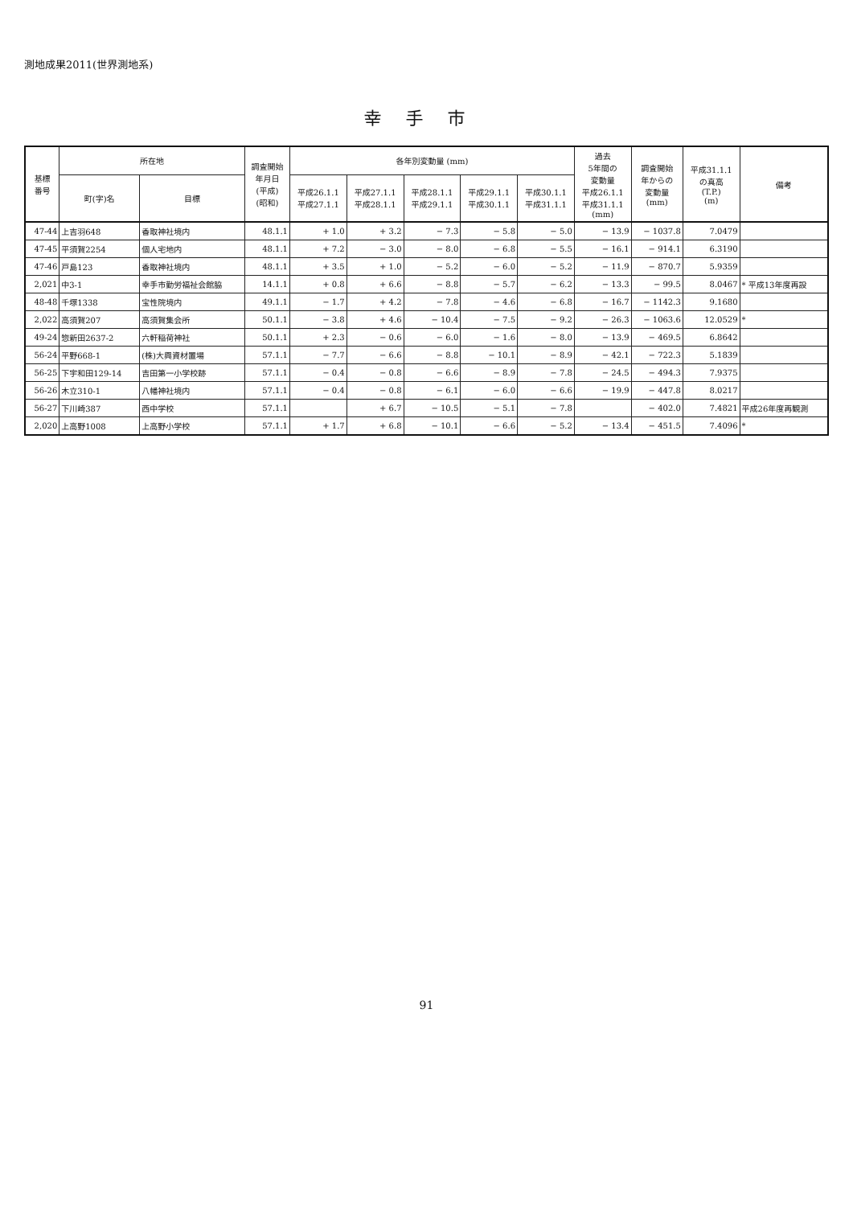測地成果2011(世界測地系)
幸手市
| 基標 番号 | 所在地 | | 調査開始 年月日 (平成) (昭和) | 各年別変動量 (mm) | | | | | 過去 5年間の 変動量 平成26.1.1 平成31.1.1 (mm) | 調査開始 年からの 変動量 (mm) | 平成31.1.1 の真高 (T.P.) (m) | 備考 |
| --- | --- | --- | --- | --- | --- | --- | --- | --- | --- | --- | --- | --- |
| | 町(字)名 | 目標 | | 平成26.1.1 平成27.1.1 | 平成27.1.1 平成28.1.1 | 平成28.1.1 平成29.1.1 | 平成29.1.1 平成30.1.1 | 平成30.1.1 平成31.1.1 | | | | |
| 47-44 | 上吉羽648 | 香取神社境内 | 48.1.1 | + 1.0 | + 3.2 | − 7.3 | − 5.8 | − 5.0 | − 13.9 | − 1037.8 | 7.0479 | |
| 47-45 | 平須賀2254 | 個人宅地内 | 48.1.1 | + 7.2 | − 3.0 | − 8.0 | − 6.8 | − 5.5 | − 16.1 | − 914.1 | 6.3190 | |
| 47-46 | 戸島123 | 香取神社境内 | 48.1.1 | + 3.5 | + 1.0 | − 5.2 | − 6.0 | − 5.2 | − 11.9 | − 870.7 | 5.9359 | |
| 2,021 | 中3-1 | 幸手市勤労福祉会館脇 | 14.1.1 | + 0.8 | + 6.6 | − 8.8 | − 5.7 | − 6.2 | − 13.3 | − 99.5 | 8.0467 | * 平成13年度再設 |
| 48-48 | 千塚1338 | 宝性院境内 | 49.1.1 | − 1.7 | + 4.2 | − 7.8 | − 4.6 | − 6.8 | − 16.7 | − 1142.3 | 9.1680 | |
| 2,022 | 高須賀207 | 高須賀集会所 | 50.1.1 | − 3.8 | + 4.6 | − 10.4 | − 7.5 | − 9.2 | − 26.3 | − 1063.6 | 12.0529 | * |
| 49-24 | 惣新田2637-2 | 六軒稲荷神社 | 50.1.1 | + 2.3 | − 0.6 | − 6.0 | − 1.6 | − 8.0 | − 13.9 | − 469.5 | 6.8642 | |
| 56-24 | 平野668-1 | (株)大興資材置場 | 57.1.1 | − 7.7 | − 6.6 | − 8.8 | − 10.1 | − 8.9 | − 42.1 | − 722.3 | 5.1839 | |
| 56-25 | 下宇和田129-14 | 吉田第一小学校跡 | 57.1.1 | − 0.4 | − 0.8 | − 6.6 | − 8.9 | − 7.8 | − 24.5 | − 494.3 | 7.9375 | |
| 56-26 | 木立310-1 | 八幡神社境内 | 57.1.1 | − 0.4 | − 0.8 | − 6.1 | − 6.0 | − 6.6 | − 19.9 | − 447.8 | 8.0217 | |
| 56-27 | 下川崎387 | 西中学校 | 57.1.1 | | + 6.7 | − 10.5 | − 5.1 | − 7.8 | | − 402.0 | 7.4821 | 平成26年度再観測 |
| 2,020 | 上高野1008 | 上高野小学校 | 57.1.1 | + 1.7 | + 6.8 | − 10.1 | − 6.6 | − 5.2 | − 13.4 | − 451.5 | 7.4096 | * |
91